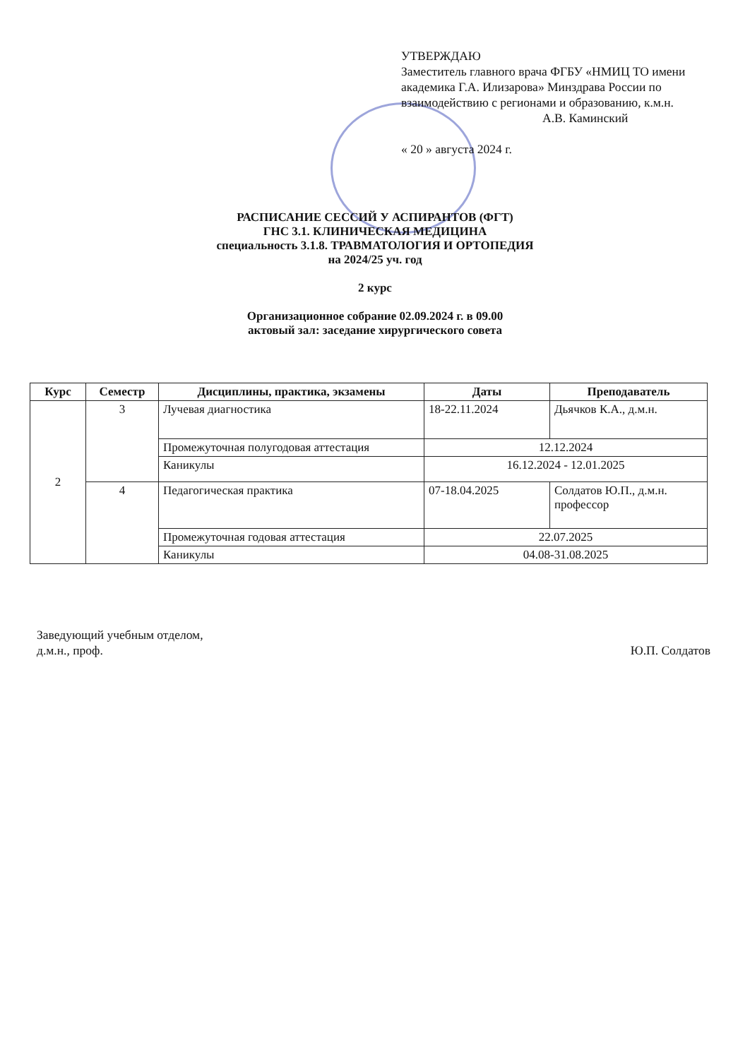УТВЕРЖДАЮ
Заместитель главного врача ФГБУ «НМИЦ ТО имени академика Г.А. Илизарова» Минздрава России по взаимодействию с регионами и образованию, к.м.н.
А.В. Каминский
« 20 » августа 2024 г.
РАСПИСАНИЕ СЕССИЙ У АСПИРАНТОВ (ФГТ)
ГНС 3.1. КЛИНИЧЕСКАЯ МЕДИЦИНА
специальность 3.1.8. ТРАВМАТОЛОГИЯ И ОРТОПЕДИЯ
на 2024/25 уч. год
2 курс
Организационное собрание 02.09.2024 г. в 09.00
актовый зал: заседание хирургического совета
| Курс | Семестр | Дисциплины, практика, экзамены | Даты | Преподаватель |
| --- | --- | --- | --- | --- |
| 2 | 3 | Лучевая диагностика | 18-22.11.2024 | Дьячков К.А., д.м.н. |
| | | Промежуточная полугодовая аттестация | 12.12.2024 | |
| | | Каникулы | 16.12.2024 - 12.01.2025 | |
| | 4 | Педагогическая практика | 07-18.04.2025 | Солдатов Ю.П., д.м.н. профессор |
| | | Промежуточная годовая аттестация | 22.07.2025 | |
| | | Каникулы | 04.08-31.08.2025 | |
Заведующий учебным отделом,
д.м.н., проф.
Ю.П. Солдатов